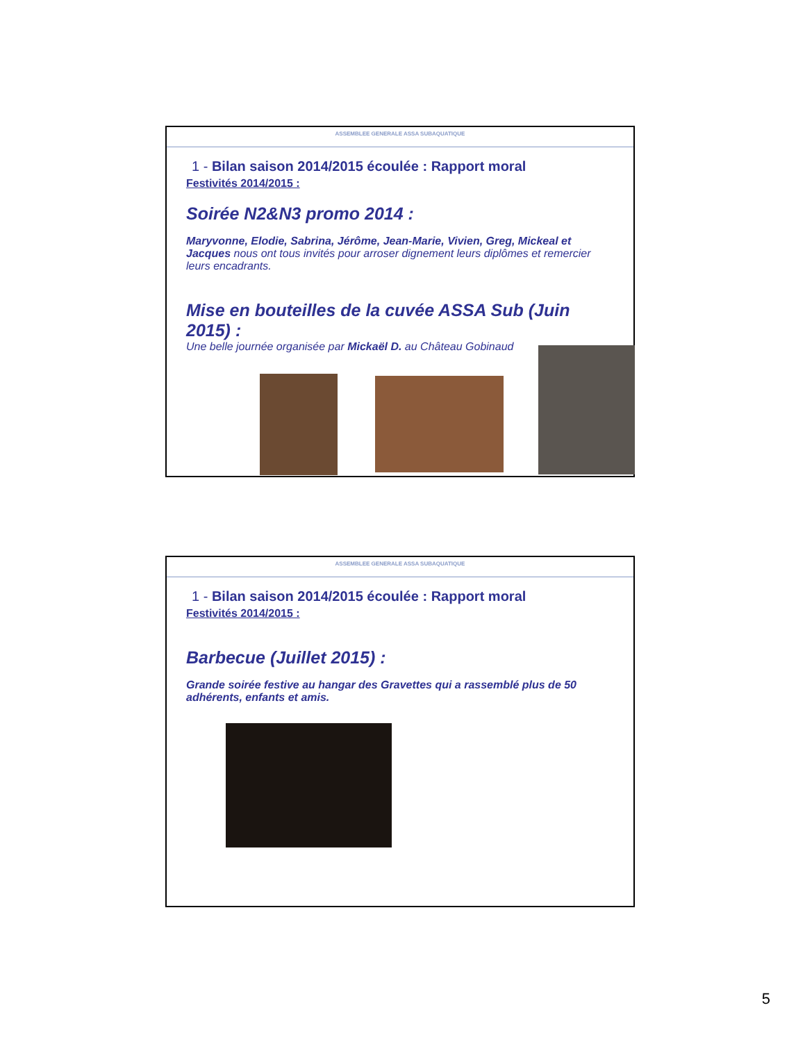ASSEMBLEE GENERALE ASSA SUBAQUATIQUE
1 - Bilan saison 2014/2015 écoulée : Rapport moral
Festivités 2014/2015 :
Soirée N2&N3 promo 2014 :
Maryvonne, Elodie, Sabrina, Jérôme, Jean-Marie, Vivien, Greg, Mickeal et Jacques nous ont tous invités pour arroser dignement leurs diplômes et remercier leurs encadrants.
Mise en bouteilles de la cuvée ASSA Sub (Juin 2015) :
Une belle journée organisée par Mickaël D. au Château Gobinaud
ASSEMBLEE GENERALE ASSA SUBAQUATIQUE
1 - Bilan saison 2014/2015 écoulée : Rapport moral
Festivités 2014/2015 :
Barbecue (Juillet 2015) :
Grande soirée festive au hangar des Gravettes qui a rassemblé plus de 50 adhérents, enfants et amis.
5